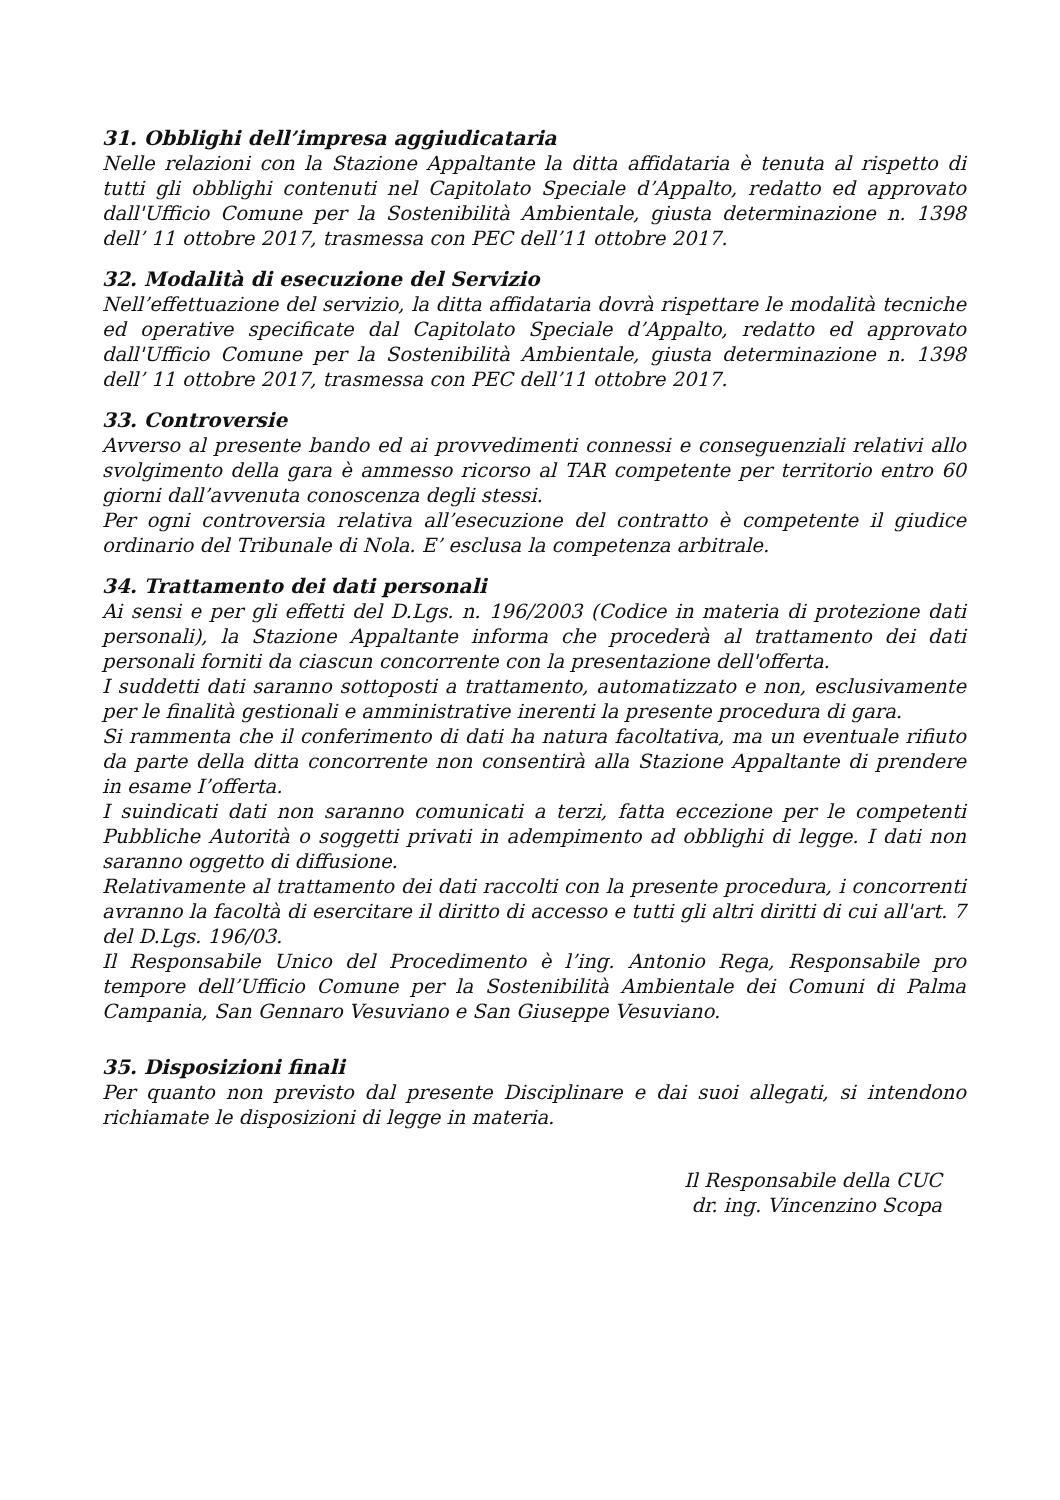31. Obblighi dell’impresa aggiudicataria
Nelle relazioni con la Stazione Appaltante la ditta affidataria è tenuta al rispetto di tutti gli obblighi contenuti nel Capitolato Speciale d’Appalto, redatto ed approvato dall'Ufficio Comune per la Sostenibilità Ambientale, giusta determinazione n. 1398 dell’ 11 ottobre 2017, trasmessa con PEC dell’11 ottobre 2017.
32. Modalità di esecuzione del Servizio
Nell’effettuazione del servizio, la ditta affidataria dovrà rispettare le modalità tecniche ed operative specificate dal Capitolato Speciale d’Appalto, redatto ed approvato dall'Ufficio Comune per la Sostenibilità Ambientale, giusta determinazione n. 1398 dell’ 11 ottobre 2017, trasmessa con PEC dell’11 ottobre 2017.
33. Controversie
Avverso al presente bando ed ai provvedimenti connessi e conseguenziali relativi allo svolgimento della gara è ammesso ricorso al TAR competente per territorio entro 60 giorni dall’avvenuta conoscenza degli stessi.
Per ogni controversia relativa all’esecuzione del contratto è competente il giudice ordinario del Tribunale di Nola. E’ esclusa la competenza arbitrale.
34. Trattamento dei dati personali
Ai sensi e per gli effetti del D.Lgs. n. 196/2003 (Codice in materia di protezione dati personali), la Stazione Appaltante informa che procederà al trattamento dei dati personali forniti da ciascun concorrente con la presentazione dell'offerta.
I suddetti dati saranno sottoposti a trattamento, automatizzato e non, esclusivamente per le finalità gestionali e amministrative inerenti la presente procedura di gara.
Si rammenta che il conferimento di dati ha natura facoltativa, ma un eventuale rifiuto da parte della ditta concorrente non consentirà alla Stazione Appaltante di prendere in esame I’offerta.
I suindicati dati non saranno comunicati a terzi, fatta eccezione per le competenti Pubbliche Autorità o soggetti privati in adempimento ad obblighi di legge. I dati non saranno oggetto di diffusione.
Relativamente al trattamento dei dati raccolti con la presente procedura, i concorrenti avranno la facoltà di esercitare il diritto di accesso e tutti gli altri diritti di cui all'art. 7 del D.Lgs. 196/03.
Il Responsabile Unico del Procedimento è l’ing. Antonio Rega, Responsabile pro tempore dell’Ufficio Comune per la Sostenibilità Ambientale dei Comuni di Palma Campania, San Gennaro Vesuviano e San Giuseppe Vesuviano.
35. Disposizioni finali
Per quanto non previsto dal presente Disciplinare e dai suoi allegati, si intendono richiamate le disposizioni di legge in materia.
Il Responsabile della CUC
dr. ing. Vincenzino Scopa